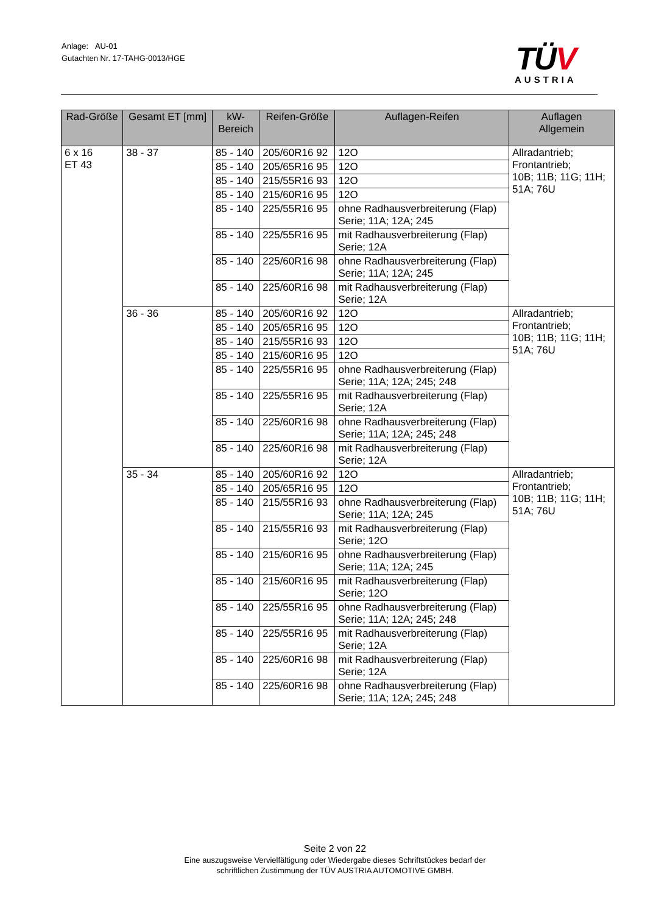Anlage: AU-01
Gutachten Nr. 17-TAHG-0013/HGE
TÜV
AUSTRIA
| Rad-Größe | Gesamt ET [mm] | kW- Bereich | Reifen-Größe | Auflagen-Reifen | Auflagen Allgemein |
| --- | --- | --- | --- | --- | --- |
| 6 x 16 ET 43 | 38 - 37 | 85 - 140 | 205/60R16 92 | 12O | Allradantrieb; Frontantrieb; 10B; 11B; 11G; 11H; 51A; 76U |
| | | 85 - 140 | 205/65R16 95 | 12O | |
| | | 85 - 140 | 215/55R16 93 | 12O | |
| | | 85 - 140 | 215/60R16 95 | 12O | |
| | | 85 - 140 | 225/55R16 95 | ohne Radhausverbreiterung (Flap) Serie; 11A; 12A; 245 | |
| | | 85 - 140 | 225/55R16 95 | mit Radhausverbreiterung (Flap) Serie; 12A | |
| | | 85 - 140 | 225/60R16 98 | ohne Radhausverbreiterung (Flap) Serie; 11A; 12A; 245 | |
| | | 85 - 140 | 225/60R16 98 | mit Radhausverbreiterung (Flap) Serie; 12A | |
| | 36 - 36 | 85 - 140 | 205/60R16 92 | 12O | Allradantrieb; Frontantrieb; 10B; 11B; 11G; 11H; 51A; 76U |
| | | 85 - 140 | 205/65R16 95 | 12O | |
| | | 85 - 140 | 215/55R16 93 | 12O | |
| | | 85 - 140 | 215/60R16 95 | 12O | |
| | | 85 - 140 | 225/55R16 95 | ohne Radhausverbreiterung (Flap) Serie; 11A; 12A; 245; 248 | |
| | | 85 - 140 | 225/55R16 95 | mit Radhausverbreiterung (Flap) Serie; 12A | |
| | | 85 - 140 | 225/60R16 98 | ohne Radhausverbreiterung (Flap) Serie; 11A; 12A; 245; 248 | |
| | | 85 - 140 | 225/60R16 98 | mit Radhausverbreiterung (Flap) Serie; 12A | |
| | 35 - 34 | 85 - 140 | 205/60R16 92 | 12O | Allradantrieb; Frontantrieb; 10B; 11B; 11G; 11H; 51A; 76U |
| | | 85 - 140 | 205/65R16 95 | 12O | |
| | | 85 - 140 | 215/55R16 93 | ohne Radhausverbreiterung (Flap) Serie; 11A; 12A; 245 | |
| | | 85 - 140 | 215/55R16 93 | mit Radhausverbreiterung (Flap) Serie; 12O | |
| | | 85 - 140 | 215/60R16 95 | ohne Radhausverbreiterung (Flap) Serie; 11A; 12A; 245 | |
| | | 85 - 140 | 215/60R16 95 | mit Radhausverbreiterung (Flap) Serie; 12O | |
| | | 85 - 140 | 225/55R16 95 | ohne Radhausverbreiterung (Flap) Serie; 11A; 12A; 245; 248 | |
| | | 85 - 140 | 225/55R16 95 | mit Radhausverbreiterung (Flap) Serie; 12A | |
| | | 85 - 140 | 225/60R16 98 | mit Radhausverbreiterung (Flap) Serie; 12A | |
| | | 85 - 140 | 225/60R16 98 | ohne Radhausverbreiterung (Flap) Serie; 11A; 12A; 245; 248 | |
Seite 2 von 22
Eine auszugsweise Vervielfältigung oder Wiedergabe dieses Schriftstückes bedarf der
schriftlichen Zustimmung der TÜV AUSTRIA AUTOMOTIVE GMBH.